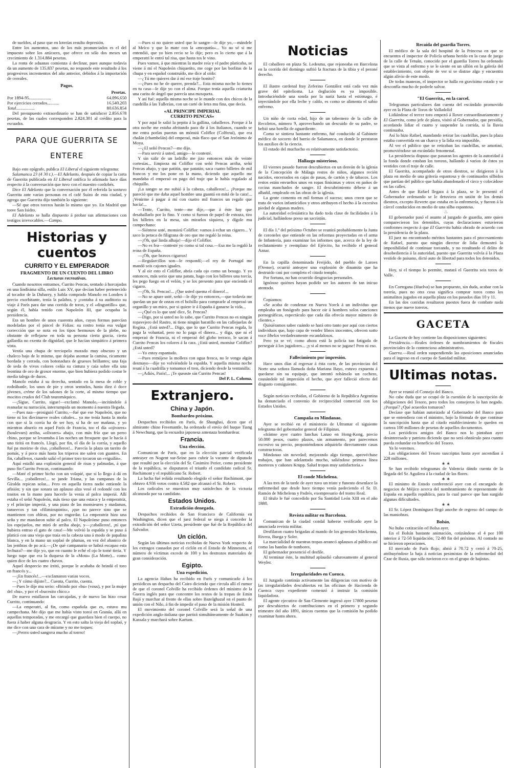de sueldos, al paso que en loterías resulta depresión.
Entre los aumentos, uno de los más pronunciados es el del impuesto sobre los azúcares, que ofrece en sólo dos meses un crecimiento de 1.314.884 pesetas.
La renta de aduanas comienza á declinar, pues aunque todavía da un aumento de 135.837 pesetas, no responde este resultado á los progresivos incrementos del año anterior, debidos á la importación de cereales.
Pagos.
| | Pesetas. |
| Por 1894-95.................... | 64.096.650 |
| Por ejercicios cerrados........... | 16.540.203 |
| Total ................. | 80.636.854 |
Del presupuesto extraordinario se han de satisfacer 2.856.678 pesetas, de las cuales corresponden 2.824.301 al crédito para la escuadra.
PARA QUE GUERRITA SE ENTERE
Bajo este epígrafe, publica El Liberal el siguiente telegrama:
Salamanca 23 (4 30 t.).—El Adelanto, después de copiar la carta de Guerrita publicada en El Liberal ratifica lo afirmado hace días respecto á la conversación que tuvo con el maestro cordobés.
Dice El Adelanto que la conversación por él referida la sostuvo Guerrita ante varias personas en el café Suizo de esta ciudad, y agrega que Guerrita dijo también lo siguiente:
—Sé que otros toreros harán lo mismo que yo. En Madrid que toree San Isidro.
El Adelanto se halla dispuesto á probar sus afirmaciones con testigos irrevocables.—Campo.
Historias y cuentos
CURRITO Y EL EMPERADOR
FRAGMENTO DE UN CUENTO DEL LIBRO
Lecturas recreativas.
Cuando nosotros entramos, Currito Pencas, sentado á horcajadas en una lindísima silla, estilo Luis XV, que decían haber pertenecido al tocador de la Dubarry, y habla comprado Manolo en Londres á precio exorbitante, tenía la palabra, y ¡contaba á su auditorio su viaje á París para dar una corrida de toros, y el «disgustillo» que, según él, había tenido con Napoleón III, que ocupaba la presidencia.
Era un hombre de unos cuarenta años, cuyas formas parecían modeladas por el pincel de Fidias: su rostro tenía esa vulgar corrección que se nota en los tipos hermosos de la plebe, no obstante de reflejarse en toda su persona cierta gracia, cierta gallardía no exenta de dignidad, que le hacían simpático á primera vista.
Vestía una chupa de terciopelo morado muy obscuro y un chaleco bajo de lo mismo, que dejaba asomar la camisa, ricamente bordada y cerrada, con botonadura de gruesos brillantes; una faja de seda de vivos colores ceñía su cintura y caía sobre ella una leontina de oro de grosor enorme, que bien hubiera podido costar le media talega de duros.
Manolo estaba á su derecha, sentado en la mesa de roble y rodeábanle, los unos de pie y otros sentados, hasta diez ó doce jóvenes, crème de los salones de la corte, al mismo tiempo que mocitos crudos del Club tauromáquico.
—¡Sigue, Currito, sigue!—exclamó Manolo,—incitándole á reanudar su narración, interrumpida un momento á nuestra llegada.
—Pues naa—prosiguió Currito,—fué que ese Napoleón, que no tiene ni los diecinueve reales cabales... ya me tenía hasta la moña con que si la corría ha de ser hoy, si ha de ser mañana, y yo mientras aburrío en aquel París de Francia, too el día «ojivares» (boulevars) arriba, «olivares» abajo, con más frío que un perro chino, porque se levantaba á las noches un fresquete que le hacía á uno tiritá en francés. Llegó, por fin, el día de la corría, y aquello fué pa morirse de risa, ¡caballeros!... Parecía la plaza un tarrito de pomás, y á poco más hasta los triperos me salen con guantes. En fin, caballeros, cuando salió el primer toro tocaron un «viguilín».
Aquí estalló una explosión general de risas y palmadas, á que puso fin Currito Pencas, continuando:
—Maté el primer bicho con un volapié, que si lo llego á dá en Sevilla... ¡caballeros!... se junde Triana, y las campanas de la Giralda repican solas... Pero en aquella tierra nadie entiende la afisión; y sin que sonara un aplauso alza vesé el redondé con los trastos en la mano para hacerle la venia al palco imperiá. Allí estaba el señó Napoleón, más tieso que una estaca y la emperatriz, y el príncipe imperiá, y una piara de las monsieures y madamas, tanseecos y tan «filimioupistis», ¡que no parece sino que se mantienen con obleas, por no engordar. La emperatriz hizo una seña y me mandaron subir al palco. El Napoleónse puso entonces los espejuelos, me miró de arriba abajo, y—¡caballeros!, ¡ni que hubiera entrao el gato de casa!—Me volvió la espalda y se puso á platicá con una vieja que traía en la cabeza una á modo de papalina blanca, y en la mano un soplaó de plumas, en vez del abanico de las jembras de po acá.—¿De qué campanario se habrá escapao esta lechuza?—me dije yo, que en cuanto le eché el ojo le tomé tirria. Y luego supe que era la duquesa de la «Mota» (La Motte)... como quien dice de los cuatro chavos.
Aquel desprecio me irritó, porque le acababa de brindá el toro en francés y...
—¡En francés!...—exclamaron varias voces.
—¿Y cómo dijiste?... Cuenta, Currito, cuenta.
—Pues le dije mu serio: «Brindo por «bu» (vous), y por la mujer del «bu», y por el «bucesito chico.»
De nuevo estallaron las carcajadas, y de nuevo las hizo cesar Currito, continuando:
—La emperatri, al fin, como española que es, estuvo mu campechana. Me dijo que me había visto toreá en Granáa, allá en aquellas temporadas, y me encargó que guardara bien el cuerpo, no fuera á haber alguna desgracia. Y en esto salta la vieja del soplaó, y me dice con una cara de mírame y no me toques:
—¡Perrro usted sangrrra mucho al torrro!
—Pues si no quiere usted que lo sangre—le dije yo,—mándele al Meico y que lo mate con la «meopatía»... Yo no sé si me entendió, que yo bien recio se lo dije; pero es lo cierto que á la emperatri le entró tal risa, que hasta tos le vino.
Pues vamos, á que mientras la madre reía y el padre platicaba, se viene á mí el Napoleón chiquetito, me coge por las borlitas de la chupa y en español construído, me dice al oído:
—¿Tú me quieres dar á mí ese traje bonito?
—¿Pues no he de querer, prenda?... Esta misma noche lo tienes en tu casa—le dije yo con el alma. Porque tenía aquella criaturita una carita de ángel que parecía una mosqueta.
Y así fué: aquella misma noche se le mande con dos chicos de la cuadrilla á las Tullerías, con un carté de letra mu fina, que decía.
«AL PRINCIPE IMPERIAL
CURRITO PENCAS»
Y por aquí le salió la pepita á la gallina, caballeros. Porque á la otra noche me estaba afeitando para dir á los Italianos, cuando se me entra porlas puertas un mónsiú Coliflor (Colferui), que era chalán (chambelán) del emperaó, más flaco que el San Jerónimo de Moya.
—¿El señó Pencas?—me dijo.
—Para servir á usted, amigo—le contesté.
Y sin salir de un ladrillo me jizo entonces más de veinte cortesías... Empieza mi Coliflor con señó Pencas arriba, señó Pencas abajo, y que patitín, que patatán; saca cuatro billetes de mil francos y me los pone en la mano, diciendo que aquello me mandaba el emperaó en pago del traje que le había regalado al chiquillo.
¡La sangre se me subió á la cabeza, caballeros!... ¡Porque me pareció que me daba aquel hombre una guantá en mitá de la cara!... ¡Venirme á pagar á mí con cuatro mil francos un regalo que hacía!...
—Tente, Currito, tente—me dije,—que á éste hay que desaballarlo por lo fino. Y como si fueran de papel de estraza, tiro los billetes en la mesa, sin mirarlos siquiera, y dígole mu campechano:
—Siéntese usté, monsieú Coliflor: vamos á echar un cigarro... Y saco la petaca de filigrana de oro que me regaló la reina.
—¡Oh, qué linda alhaja!—dijo el Coliflor.
—No es fea—contesté yo como si tal cosa.—Esa me la regaló la reina de España.
—¡Oh, que bravos cigarros!
—Regularcillos son—le respondí;—el rey de Portugal me mandó seis cajones iguales.
Y al oir esto el Coliflor, abría cada ojo como un besugo. Y yo entonces, más serio que una patata, hago con los billetes una torcía, les pego fuego en el velón, y se los presento para que encienda el cigarro.
—¡Oh, Sr. Pencas!... ¡Que usted quema el dinero!...
—No se apure usté, señó—le dije yo entonces,—que todavía me quedan un par de onzas en el bolsillo para comprarle al emperaó un organillo y un mico, por si quiere ir á España á ganarse la vida...
—¿Qué es lo que usté dice, Sr. Pencas?
—Digo, por si usted no lo sabe, que Currito Pencas no es ningún ropavejero del Rastro, ni tiene ningún baratillo en las callejuelas de Regina. ¿Está usted?... Digo, que lo que Currito Pencas regala, lo paga la voluntad, pero no lo paga el dinero... y diga, que ni el emperaó de Francia, ni el emperaó del globo terraco, le sacan á Currito Pencas los colores á la cara. ¿Está usted, monsiur Coliflor? ¿Está usted?
—Yo estoy espantado.
—Pues remójese la mollera con agua fresca, no le venga algún desmayo—dije yo volviéndole la espalda. Y aquella misma noche reuní á la cuadrilla y tomamos el tren, diciendo desde la ventanilla:
—¡Adiós, París!... ¡Te queaste sin Currito Pencas!
Del P. L. Coloma.
Extranjero.
China y Japón.
Bombardeo próximo.
Despachos recibidos en París, de Shanghai, dicen que el almirante chino Freemantle, ha ordenado el envío del buque Tiang á Newchung, que la escuadra japonesa amenaza bombardear.
Francia.
Una elección.
Comunican de París, que en la elección parcial verificada anteayer en Nogent sur-Seine para cubrir la vacante de diputado que resultó por la elección del Sr. Casimiro Perier, como presidente de la república, se disputaron el triunfo el candidato radical Sr. Bachimont y el republicano Sr. Robert.
La lucha fué reñida resultando elegido el señor Bachimont, que obtuvo 4.936 votos contra 4.582 que alcanzó el Sr. Robert.
Los radicales se muestran muy satisfechos de la victoria alcanzada por su candidato.
Estados Unidos.
Extradición denegada.
Despachos recibidos de San Francisco de California en Washington, dicen que el juez federal se niega á conceder la extradición del señor Uzeta, presidente que fué de la República del Salvador.
Un ciclón.
Según las últimas noticias recibidas de Nueva York respecto de los extragos causados por el ciclón en el Estado de Minnesota, el número de víctimas excede de 100 y los destrozos materiales de gran consideración.
Egipto.
Una expedición.
La agencia Habas ha recibido en París y comunicado á los periódicos un despacho del Cairo diciendo que circula allí el rumor de que el coronel Colville ha recibido órdenes del ministro de la Guerra inglés para que concentre los restos de la tropas de Emin Bajá y marchar al frente de ellas sobre Bazelghazal en el punto de unión con el Nilo, á fin de impedir el paso de la misión Honteil.
El movimiento del coronel Colville será la señal de una expedición anglo-italiana que partirá simultáneamente de Suakim y Kassala y marchará sobre Kartum.
Noticias
El caballero en plaza Sr. Ledesma, que rejoneaba en Barcelona en la corrida del domingo sufrió la fractura de la tibia y el peroné derecho.
El ilustre cardenal fray Zeferino González está cada vez más grave del epitelioma. La deglución es ya imposible. Introduciéndole una sonda por la nariz hasta el estómago, é inyectándole por ella leche y caldo, es como se alimenta el sabio enfermo.
Un niño de corta edad, hijo de un tabernero de la calle de Recoletos, número 9, aprovechando un descuido de su padre, se bebió una botella de aguardiente.
Como se sintiera bastante enfermo, fué conducido al Gabinete médico de socorro del barrio de Salamanca, en donde le prestaron los auxilios de la ciencia.
El estado del muchacho es relativamente satisfactorio.
Hallazgo misterioso.
El viernes pasado fueron descubiertos en un desván de la iglesia de la Concepción de Málaga restos de niños, algunos recién nacidos, encerrados en cajas de pasas, de cartón y de tabacos. Los restos están envueltos unos en ropas finísimas y otros en paños de cocina manchados de sangre. El descubrimiento débese á un albañil, empleado en las obras de la iglesia.
La gente comenta en mil formas el suceso; unos creen que se trata de varios infanticidios y otros atribuyen el hecho á la excesiva piedad de algunas madres.
La autoridad eclesiástica ha dado toda clase de facilidades á la judicial, hallándose preso un sacristán.
El día 1.º del próximo Octubre se reunirá probablemente la Junta de coroneles que entiende en las reformas proyectadas en el arma de Infantería, para examinar los informes que, acerca de la ley de reclutamiento y reemplazo del Ejército, ha recibido el general Aznar.
En la capilla denominada Freijido, del pueblo de Laroes (Orense), ocurrió anteayer una explosión de dinamita que ha destruido casi por completo el citado templo.
Por fortuna, no han ocurrido desgracias personales.
Ignórase quiénes hayan podido ser los autores de tan inicuo atentado.
Copiamos:
«Se acaba de condenar en Nueva Yorck á un individuo que empleaba un fonógrafo para hacer oir á hombres solos canciones pornográficas, espectáculo que cada día ofrecía mayor número de clientes.»
Quisiéramos saber cuándo se hará otro tanto por aquí con ciertos individuos que, bajo capa de vender libros inocentes, ofrecen sotto voce libelos verdaderamente escandalosos.
Pero ya se vé; como ahora está la policía tan fatigada de perseguir á los jugadores... ¡y si al menos no se jugase! Pero ni eso.
Fallecimiento por impresión.
Hace unos días al regresar á ésta corte, de las provincias del Norte una señora llamada doña Mariana Bayo, estuvo expuesta á quedarse sin su equipaje, que intentó robárselo un cochero, causándole tal impresión el hecho, que ayer falleció efecto del disgusto consiguiente.
Según noticias recibidas, el Gobierno de la República Argentina ha denunciado el convenio de reciprocidad comercial con los Estados Unidos.
Campaña en Mindanao.
Ayer se recibió en el ministerio de Ultramar el siguiente telegrama del gobernador general de Filipinas.
«Irámse ayer cuatro lanchas Lanao en Hong-Kong, precio 50.000 pesos, cuatro plazos, sin armamento, por parecernos excesivo su precio, proponiéndonos adquirirlo directamente casas constructoras.
Mindanao sin novedad; mejorando algo tiempo, aprovéchase trabajos, que han adelantado mucho, saliéndose primera línea morteros y cañones Krupp. Salud tropas muy satisfactoria.»
El conde Michelena.
A las tres de la tarde de ayer tuvo un triste y funesto desenlace la enfermedad que desde hace tiempo venía padeciendo el Sr. D. Ramón de Michelena y Padrés, exempresario del teatro Real.
El título le fué concedido por Su Santidad León XIII en el año 1880.
Revista militar en Barcelona.
Comunican de la ciudad condal haberse verificado ayer la anunciada revista militar.
Desfilaron cuatro brigadas al mando de los generales Mackenna, Rivera, Buega y Soler.
La marcialidad de nuestras tropas arrancó aplausos al público así como las bandas de tambores.
El gobernador presenció el desfile.
Al terminar éste, la multitud aplaudió calurosamente al general Weyler.
Irregularidades en Cuenca.
El Juzgado continúa activamente las diligencias con motivo de las irregularidades descubiertas en las oficinas de Hacienda de Cuenca cuyo expediente comenzó á instruir la comisión liquidadora.
El agente ejecutivo de San Clemente ingresó ayer 17800 pesetas por descubiertos de contribuciones en el primero y segundo trimestre del año 1891, únicas cuentas que la comisión ha podido examinar hasta ahora.
Recaída del guardia Torres.
El médico de la sala del hospital de la Princesa en que se encuentra el inspector de Policía urbana herido en la casa de juego de la calle de Tetuán, conocido por el guardia Torres ha ordenado que se vista al enfermo y se le siente en un sillón en la galería del establecimiento, con objeto de ver si se distrae algo y encuentra algún alivio de este modo.
De todas maneras, el inspector se halla en gravísimo estado y se desconfía mucho de poderle salvar.
"El Guerrita,, en la carcel.
Telegramas particulares dan cuenta del escándalo promovido ayer en la Plaza de Toros de Valladolid
Lidiándose el tercer toro empezó á llover extraordinariamente y El Guerrita, como jefe de plaza, visitó al Gobernador, que presidía, acordando lidiar el cuarto y suspender la corrida, si la lluvia continuaba.
Así lo hizo Rafael, mandando retirar las cuadrillas, pues la plaza estaba convertida en un charco y la lidia era imposible.
Al ver el público que se retiraban las cuadrillas, se amotinó, promoviéndose un escándalo fenomenal.
La presidencia dispuso que pasaran los agentes de la autoridad á la fonda donde estaban los toreros, hallando á varios de éstos ya vestidos con el traje de calle.
El Guerrita, acompañado de otros diestros, se dirigieron á la plaza en medio de una gritería espantosa y de continuados silbidos que partían del público que había abandonado el circo y colocádose en las calles.
Antes de que Rafael llegara á la plaza, se le presentó el Gobernador ordenando se le detuviera en unión de los demás diestros, excepto Reverte que estaba en la enfermería, y fueron á la cárcel conducidos en medio de una silba espantosa.
∴
El gobernador pasó el asunto al juzgado de guardia, ante quien comparecieron los detenidos, cuyas declaraciones estuvieron conformes respecto á que El Guerrita había obrado de acuerdo con la presidencia de la plaza.
El juez no encontrando méritos bastantes para el procesamiento de Rafael, puesto que ningún director de lidia demostró la imposibilidad de continuar toreando, y no resultando el delito de desobediencia á la autoridad, puesto que Guerrita volvía á la Plaza vestido de paisano, dictó auto de libertad para todos los detenidos.
Hoy, si el tiempo lo permite, matará el Guerrita seis toros de Valle.
En Cortegana (Huelva) se han propuesto, sin duda, acabar con la torería, pues no otra cosa significa comprar toros como los animalitos jugados en aquella plaza en los pasados días 10 y 11.
En las dos corridas resultaron puestos fuera de combate nada menos que nueve toreros.
GACETA
La Gaceta de hoy contiene las disposiciones siguientes:
Presidencia.—Reales órdenes de nombramientos de fiscales provinciales de lo contencioso administrativo.
Guerra.—Real orden suspendiendo las oposiciones anunciadas para el ingreso en el cuerpo de Sanidad militar.
Ultimas notas.
Ayer se reunió el Consejo del Banco.
No cabe duda que se ocupó de la cuestión de la suscripción de obligaciones del Tesoro, pero todos los consejeros lo han negado. ¿Porqué? ¿Qué acuerdos tomaron?
Decíase que habían autorizado al Gobernador del Banco para que se entendiera con el ministro, bajo la fórmula de que continue la suscripción hasta que al citado establecimiento le queden en cartera 100 millones de pesetas de aquellos documentos.
Los periódicos amigos del Banco nos lo pintaban ayer desinteresado y patriota diciendo que no será obstáculo para cuanto pueda redundar en beneficio del Tesoro.
Ya lo veremos.
Las obligaciones del Tesoro suscriptas hasta ayer ascendían á 228 millones.
∗ ∗
Se han recibido telegramas de Valencia dándo cuenta de la llegada del Sr. Aguilera á la ciudad de las flores.
∗ ∗
El ministro de Estado conferenció ayer con el encargado de negocios de Méjico acerca del nombramiento de representante de España en aquella república, para lo cual parece que han surgido algunas dificultades.
∗ ∗
El Sr. López Domínguez llegó anoche de regreso del campo de las maniobras.
Bolsín.
No hubo cotización ed Bolsa ayer.
En el Bolsín bastante animación, cotizándose el 4 por 100 interior á 72-50 liquidación; 72-80 fin del próximo. Al contado no se hicieron operaciones.
El mercado de París flojo; abrió á 70.72 y cerró á 70-25, atribuyéndose la baja á noticias pesimistas de la enfermedad del Czar de Rusia, que sólo tuvieron eco en el grupo de bajistas.